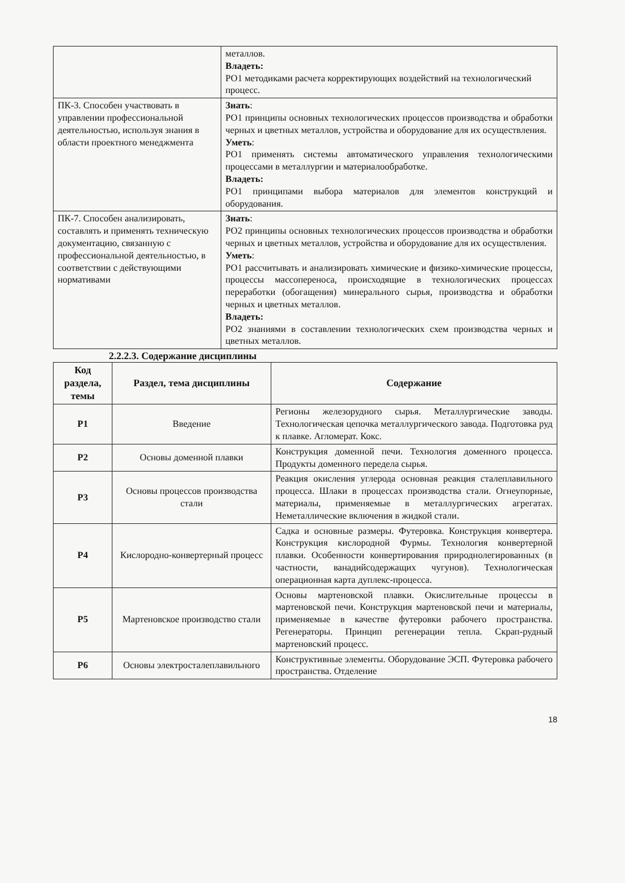| | металлов. Владеть: РО1 методиками расчета корректирующих воздействий на технологический процесс. |
| ПК-3. Способен участвовать в управлении профессиональной деятельностью, используя знания в области проектного менеджмента | Знать : РО1 принципы основных технологических процессов производства и обработки черных и цветных металлов, устройства и оборудование для их осуществления. Уметь : РО1 применять системы автоматического управления технологическими процессами в металлургии и материалообработке. Владеть: РО1 принципами выбора материалов для элементов конструкций и оборудования. |
| ПК-7. Способен анализировать, составлять и применять техническую документацию, связанную с профессиональной деятельностью, в соответствии с действующими нормативами | Знать : РО2 принципы основных технологических процессов производства и обработки черных и цветных металлов, устройства и оборудование для их осуществления. Уметь : РО1 рассчитывать и анализировать химические и физико-химические процессы, процессы массопереноса, происходящие в технологических процессах переработки (обогащения) минерального сырья, производства и обработки черных и цветных металлов. Владеть: РО2 знаниями в составлении технологических схем производства черных и цветных металлов. |
2.2.2.3. Содержание дисциплины
| Код раздела, темы | Раздел, тема дисциплины | Содержание |
| --- | --- | --- |
| Р1 | Введение | Регионы железорудного сырья. Металлургические заводы. Технологическая цепочка металлургического завода. Подготовка руд к плавке. Агломерат. Кокс. |
| Р2 | Основы доменной плавки | Конструкция доменной печи. Технология доменного процесса. Продукты доменного передела сырья. |
| Р3 | Основы процессов производства стали | Реакция окисления углерода основная реакция сталеплавильного процесса. Шлаки в процессах производства стали. Огнеупорные, материалы, применяемые в металлургических агрегатах. Неметаллические включения в жидкой стали. |
| Р4 | Кислородно-конвертерный процесс | Садка и основные размеры. Футеровка. Конструкция конвертера. Конструкция кислородной Фурмы. Технология конвертерной плавки. Особенности конвертирования природнолегированных (в частности, ванадийсодержащих чугунов). Технологическая операционная карта дуплекс-процесса. |
| Р5 | Мартеновское производство стали | Основы мартеновской плавки. Окислительные процессы в мартеновской печи. Конструкция мартеновской печи и материалы, применяемые в качестве футеровки рабочего пространства. Регенераторы. Принцип регенерации тепла. Скрап-рудный мартеновский процесс. |
| Р6 | Основы электросталеплавильного | Конструктивные элементы. Оборудование ЭСП. Футеровка рабочего пространства. Отделение |
18